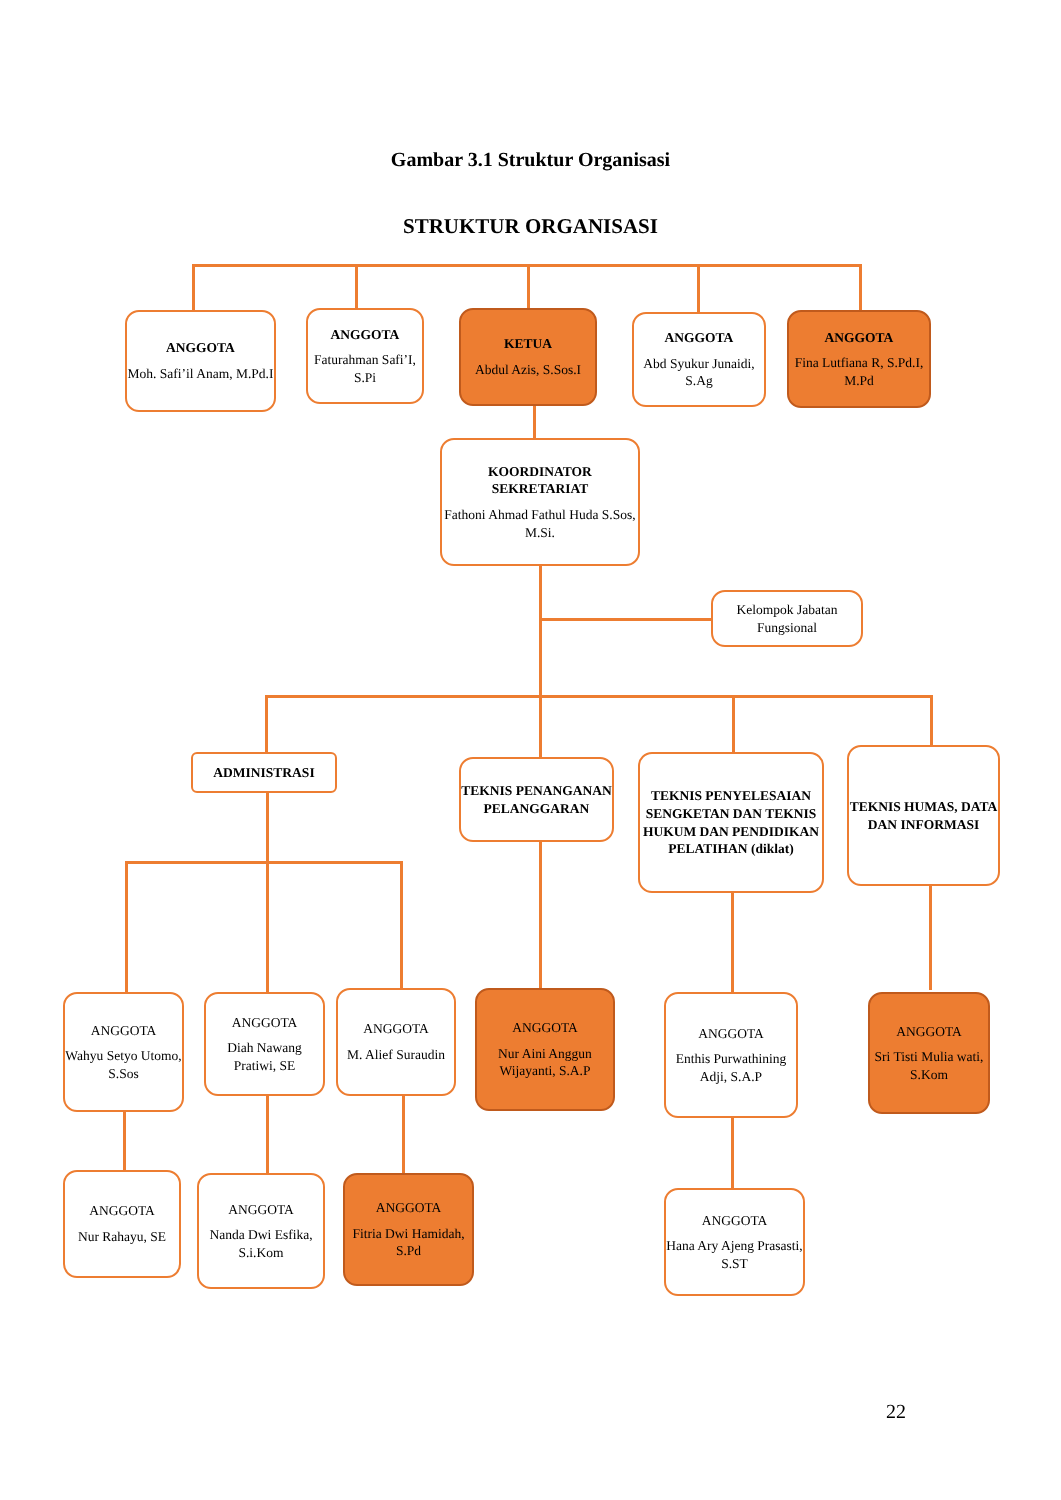Gambar 3.1 Struktur Organisasi
STRUKTUR ORGANISASI
ANGGOTA
Moh. Safi’il Anam, M.Pd.I
ANGGOTA
Faturahman Safi’I, S.Pi
KETUA
Abdul Azis, S.Sos.I
ANGGOTA
Abd Syukur Junaidi, S.Ag
ANGGOTA
Fina Lutfiana R, S.Pd.I, M.Pd
KOORDINATOR SEKRETARIAT
Fathoni Ahmad Fathul Huda S.Sos, M.Si.
Kelompok Jabatan Fungsional
ADMINISTRASI
TEKNIS PENANGANAN PELANGGARAN
TEKNIS PENYELESAIAN SENGKETAN DAN TEKNIS HUKUM DAN PENDIDIKAN PELATIHAN (diklat)
TEKNIS HUMAS, DATA DAN INFORMASI
ANGGOTA
Wahyu Setyo Utomo, S.Sos
ANGGOTA
Diah Nawang Pratiwi, SE
ANGGOTA
M. Alief Suraudin
ANGGOTA
Nur Aini Anggun Wijayanti, S.A.P
ANGGOTA
Enthis Purwathining Adji, S.A.P
ANGGOTA
Sri Tisti Mulia wati, S.Kom
ANGGOTA
Nur Rahayu, SE
ANGGOTA
Nanda Dwi Esfika, S.i.Kom
ANGGOTA
Fitria Dwi Hamidah, S.Pd
ANGGOTA
Hana Ary Ajeng Prasasti, S.ST
22